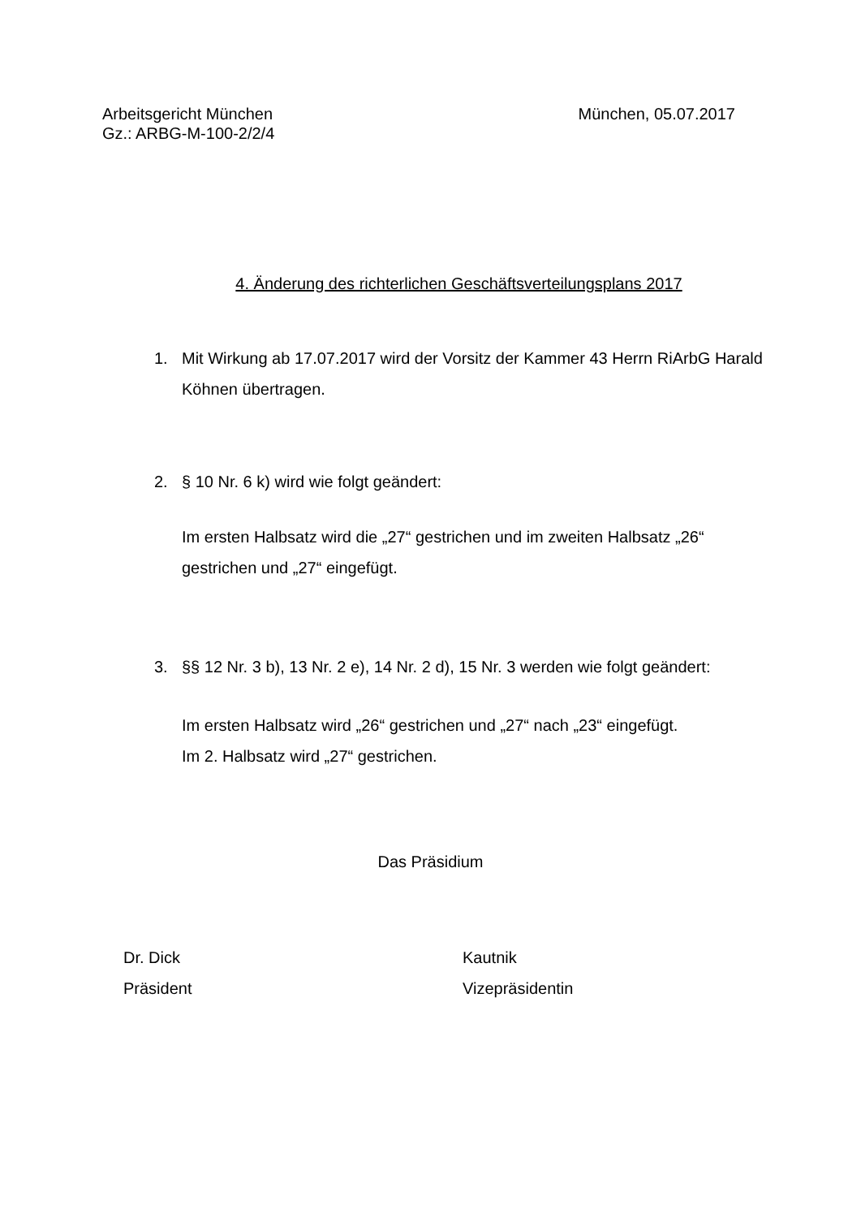Arbeitsgericht München
Gz.: ARBG-M-100-2/2/4
München, 05.07.2017
4. Änderung des richterlichen Geschäftsverteilungsplans 2017
1. Mit Wirkung ab 17.07.2017 wird der Vorsitz der Kammer 43 Herrn RiArbG Harald Köhnen übertragen.
2. § 10 Nr. 6 k) wird wie folgt geändert:
Im ersten Halbsatz wird die „27“ gestrichen und im zweiten Halbsatz „26“ gestrichen und „27“ eingefügt.
3. §§ 12 Nr. 3 b), 13 Nr. 2 e), 14 Nr. 2 d), 15 Nr. 3 werden wie folgt geändert:
Im ersten Halbsatz wird „26“ gestrichen und „27“ nach „23“ eingefügt.
Im 2. Halbsatz wird „27“ gestrichen.
Das Präsidium
Dr. Dick
Präsident
Kautnik
Vizepräsidentin